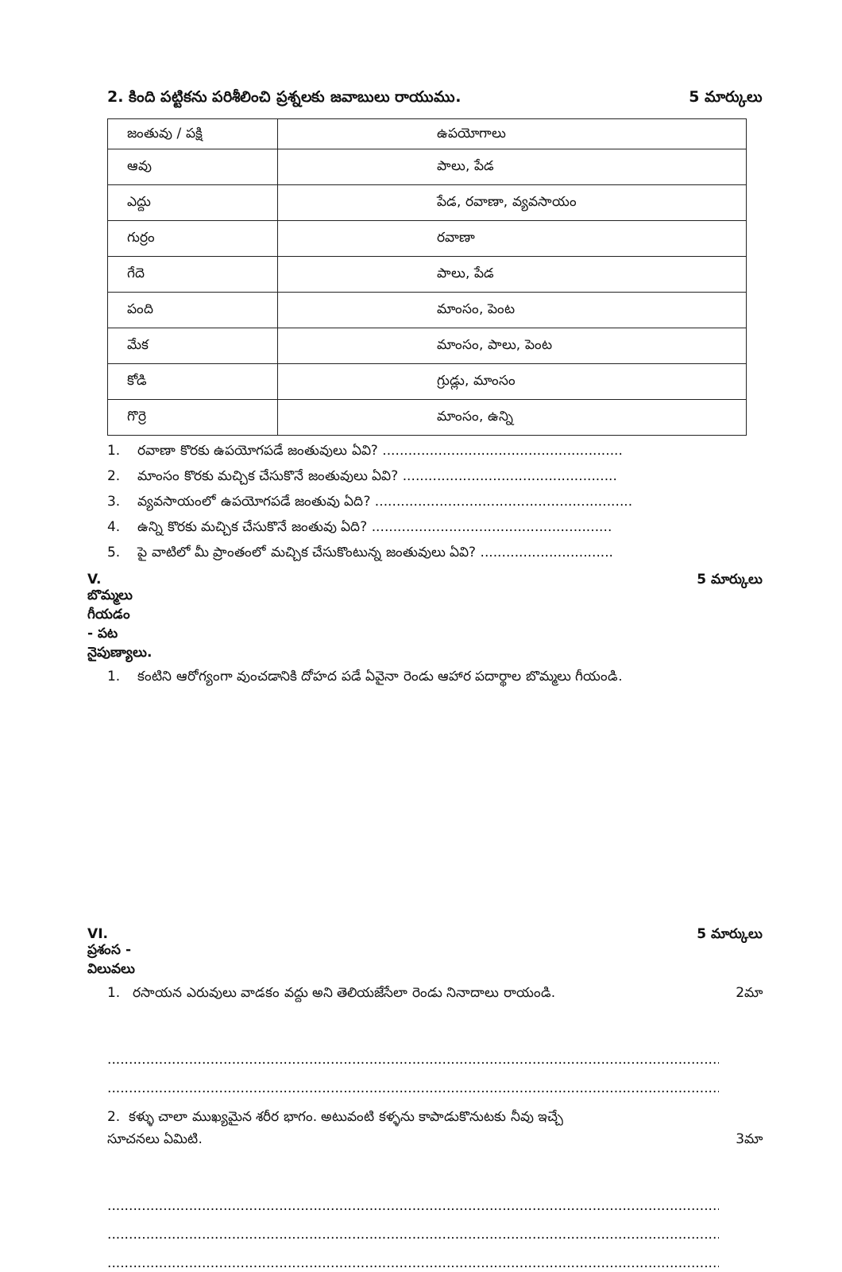2. కింది పట్టికను పరిశీలించి ప్రశ్నలకు జవాబులు రాయుము.
5 మార్కులు
| జంతువు / పక్షి | ఉపయోగాలు |
| ఆవు | పాలు, పేడ |
| ఎద్దు | పేడ, రవాణా, వ్యవసాయం |
| గుర్రం | రవాణా |
| గేదె | పాలు, పేడ |
| పంది | మాంసం, పెంట |
| మేక | మాంసం, పాలు, పెంట |
| కోడి | గ్రుడ్లు, మాంసం |
| గొర్రె | మాంసం, ఉన్ని |
1. రవాణా కొరకు ఉపయోగపడే జంతువులు ఏవి? ........................................................
2. మాంసం కొరకు మచ్చిక చేసుకొనే జంతువులు ఏవి? ..................................................
3. వ్యవసాయంలో ఉపయోగపడే జంతువు ఏది? ............................................................
4. ఉన్ని కొరకు మచ్చిక చేసుకొనే జంతువు ఏది? ........................................................
5. పై వాటిలో మీ ప్రాంతంలో మచ్చిక చేసుకొంటున్న జంతువులు ఏవి? ...............................
V. బొమ్మలు గీయడం - పట నైపుణ్యాలు. 5 మార్కులు
1. కంటిని ఆరోగ్యంగా వుంచడానికి దోహద పడే ఏవైనా రెండు ఆహార పదార్థాల బొమ్మలు గీయండి.
VI. ప్రశంస - విలువలు 5 మార్కులు
1. రసాయన ఎరువులు వాడకం వద్దు అని తెలియజేసేలా రెండు నినాదాలు రాయండి. 2మా
..........................................................................................................................................................
..........................................................................................................................................................
2. కళ్ళు చాలా ముఖ్యమైన శరీర భాగం. అటువంటి కళ్ళను కాపాడుకొనుటకు నీవు ఇచ్చే
సూచనలు ఏమిటి. 3మా
..........................................................................................................................................................
..........................................................................................................................................................
..........................................................................................................................................................